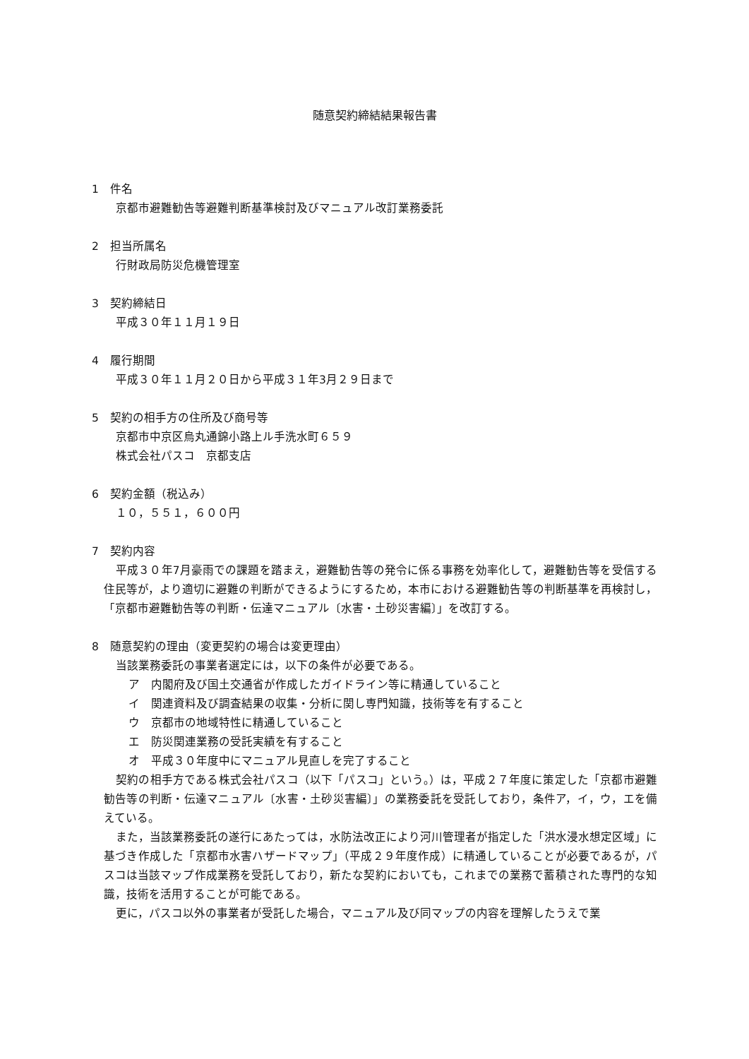随意契約締結結果報告書
1　件名
京都市避難勧告等避難判断基準検討及びマニュアル改訂業務委託
2　担当所属名
行財政局防災危機管理室
3　契約締結日
平成３０年１１月１９日
4　履行期間
平成３０年１１月２０日から平成３１年3月２９日まで
5　契約の相手方の住所及び商号等
京都市中京区烏丸通錦小路上ル手洗水町６５９
株式会社パスコ　京都支店
6　契約金額（税込み）
１０，５５１，６００円
7　契約内容
平成３０年7月豪雨での課題を踏まえ，避難勧告等の発令に係る事務を効率化して，避難勧告等を受信する住民等が，より適切に避難の判断ができるようにするため，本市における避難勧告等の判断基準を再検討し，「京都市避難勧告等の判断・伝達マニュアル〔水害・土砂災害編〕」を改訂する。
8　随意契約の理由（変更契約の場合は変更理由）
当該業務委託の事業者選定には，以下の条件が必要である。
ア　内閣府及び国土交通省が作成したガイドライン等に精通していること
イ　関連資料及び調査結果の収集・分析に関し専門知識，技術等を有すること
ウ　京都市の地域特性に精通していること
エ　防災関連業務の受託実績を有すること
オ　平成３０年度中にマニュアル見直しを完了すること
契約の相手方である株式会社パスコ（以下「パスコ」という。）は，平成２７年度に策定した「京都市避難勧告等の判断・伝達マニュアル〔水害・土砂災害編〕」の業務委託を受託しており，条件ア，イ，ウ，エを備えている。
また，当該業務委託の遂行にあたっては，水防法改正により河川管理者が指定した「洪水浸水想定区域」に基づき作成した「京都市水害ハザードマップ」（平成２９年度作成）に精通していることが必要であるが，パスコは当該マップ作成業務を受託しており，新たな契約においても，これまでの業務で蓄積された専門的な知識，技術を活用することが可能である。
更に，パスコ以外の事業者が受託した場合，マニュアル及び同マップの内容を理解したうえで業